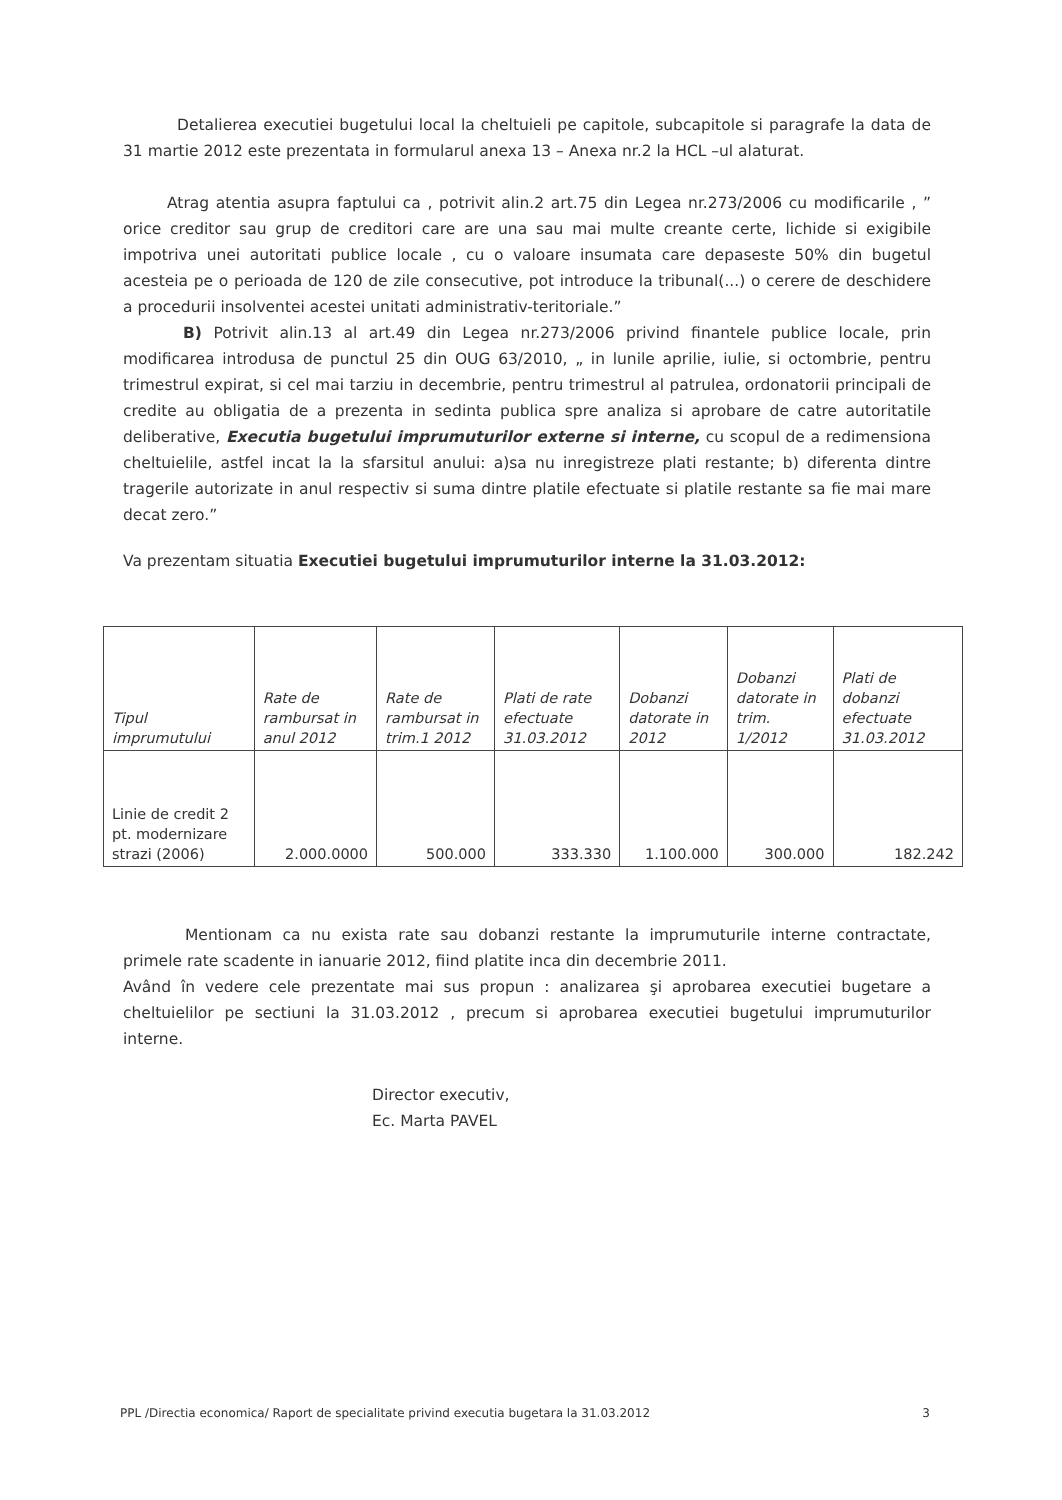Detalierea executiei bugetului local la cheltuieli pe capitole, subcapitole si paragrafe la data de 31 martie 2012 este prezentata in formularul anexa 13 – Anexa nr.2 la HCL –ul alaturat.
Atrag atentia asupra faptului ca , potrivit alin.2 art.75 din Legea nr.273/2006 cu modificarile , ” orice creditor sau grup de creditori care are una sau mai multe creante certe, lichide si exigibile impotriva unei autoritati publice locale , cu o valoare insumata care depaseste 50% din bugetul acesteia pe o perioada de 120 de zile consecutive, pot introduce la tribunal(...) o cerere de deschidere a procedurii insolventei acestei unitati administrativ-teritoriale.”
B) Potrivit alin.13 al art.49 din Legea nr.273/2006 privind finantele publice locale, prin modificarea introdusa de punctul 25 din OUG 63/2010, „ in lunile aprilie, iulie, si octombrie, pentru trimestrul expirat, si cel mai tarziu in decembrie, pentru trimestrul al patrulea, ordonatorii principali de credite au obligatia de a prezenta in sedinta publica spre analiza si aprobare de catre autoritatile deliberative, Executia bugetului imprumuturilor externe si interne, cu scopul de a redimensiona cheltuielile, astfel incat la la sfarsitul anului: a)sa nu inregistreze plati restante; b) diferenta dintre tragerile autorizate in anul respectiv si suma dintre platile efectuate si platile restante sa fie mai mare decat zero.”
Va prezentam situatia Executiei bugetului imprumuturilor interne la 31.03.2012:
| Tipul imprumutului | Rate de rambursat in anul 2012 | Rate de rambursat in trim.1 2012 | Plati de rate efectuate 31.03.2012 | Dobanzi datorate in 2012 | Dobanzi datorate in trim. 1/2012 | Plati de dobanzi efectuate 31.03.2012 |
| --- | --- | --- | --- | --- | --- | --- |
| Linie de credit 2 pt. modernizare strazi (2006) | 2.000.0000 | 500.000 | 333.330 | 1.100.000 | 300.000 | 182.242 |
Mentionam ca nu exista rate sau dobanzi restante la imprumuturile interne contractate, primele rate scadente in ianuarie 2012, fiind platite inca din decembrie 2011.
Având în vedere cele prezentate mai sus propun : analizarea şi aprobarea executiei bugetare a cheltuielilor pe sectiuni la 31.03.2012 , precum si aprobarea executiei bugetului imprumuturilor interne.
Director executiv,
Ec. Marta PAVEL
PPL /Directia economica/ Raport de specialitate privind executia bugetara la 31.03.2012 3